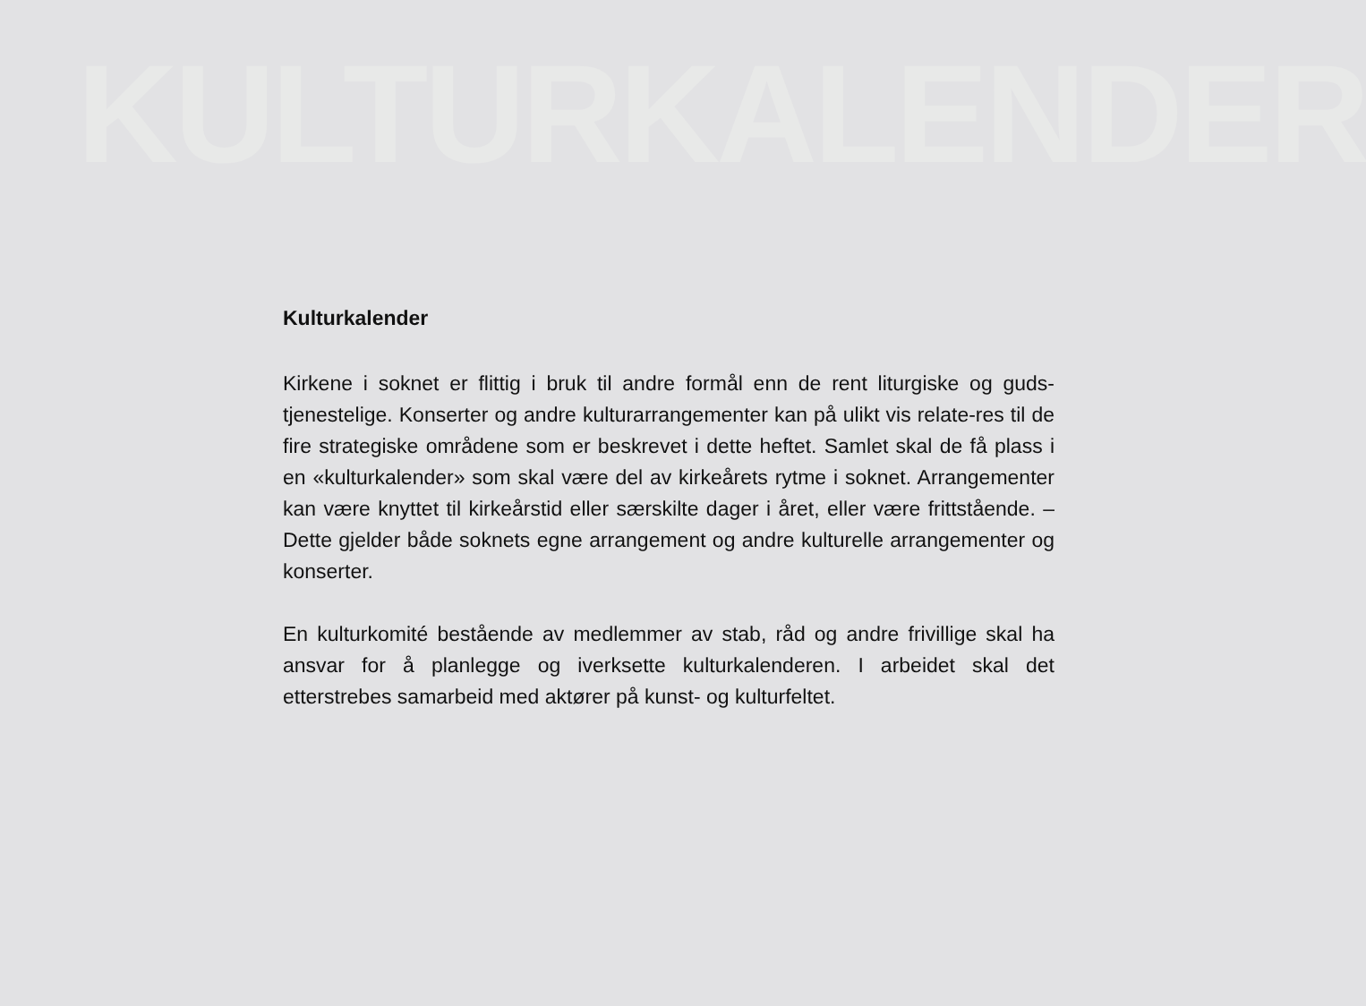KULTURKALENDER
Kulturkalender
Kirkene i soknet er flittig i bruk til andre formål enn de rent liturgiske og guds-tjenestelige. Konserter og andre kulturarrangementer kan på ulikt vis relate-res til de fire strategiske områdene som er beskrevet i dette heftet. Samlet skal de få plass i en «kulturkalender» som skal være del av kirkeårets rytme i soknet. Arrangementer kan være knyttet til kirkeårstid eller særskilte dager i året, eller være frittstående. – Dette gjelder både soknets egne arrangement og andre kulturelle arrangementer og konserter.
En kulturkomité bestående av medlemmer av stab, råd og andre frivillige skal ha ansvar for å planlegge og iverksette kulturkalenderen. I arbeidet skal det etterstrebes samarbeid med aktører på kunst- og kulturfeltet.